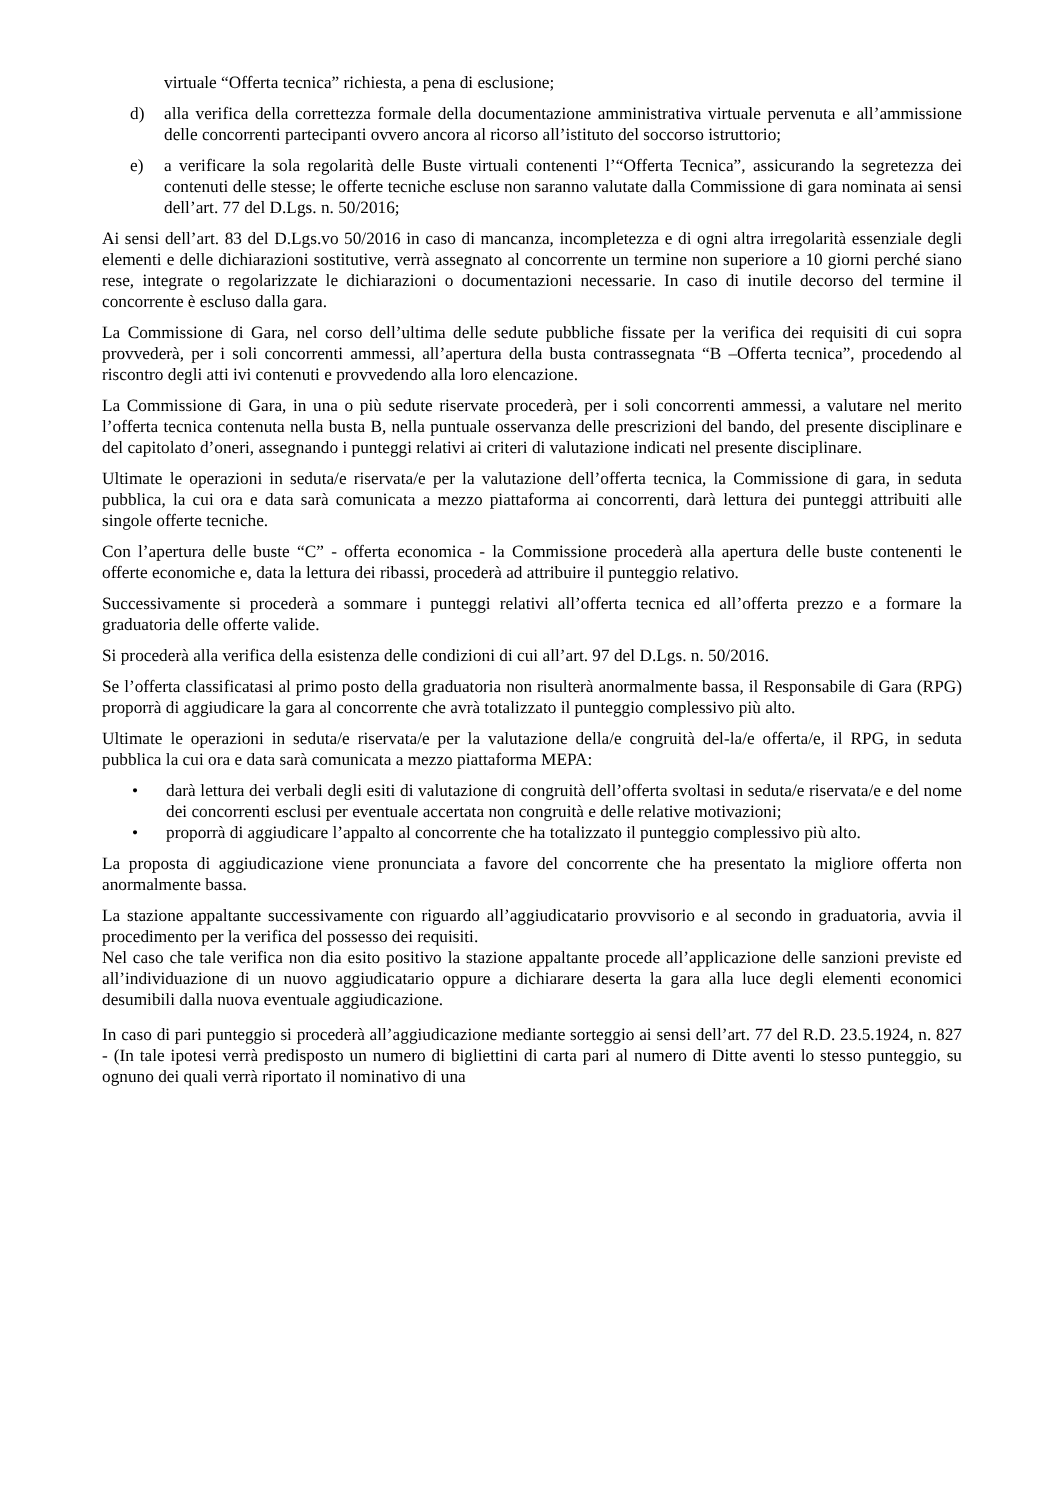virtuale “Offerta tecnica” richiesta, a pena di esclusione;
d) alla verifica della correttezza formale della documentazione amministrativa virtuale pervenuta e all’ammissione delle concorrenti partecipanti ovvero ancora al ricorso all’istituto del soccorso istruttorio;
e) a verificare la sola regolarità delle Buste virtuali contenenti l’“Offerta Tecnica”, assicurando la segretezza dei contenuti delle stesse; le offerte tecniche escluse non saranno valutate dalla Commissione di gara nominata ai sensi dell’art. 77 del D.Lgs. n. 50/2016;
Ai sensi dell’art. 83 del D.Lgs.vo 50/2016 in caso di mancanza, incompletezza e di ogni altra irregolarità essenziale degli elementi e delle dichiarazioni sostitutive, verrà assegnato al concorrente un termine non superiore a 10 giorni perché siano rese, integrate o regolarizzate le dichiarazioni o documentazioni necessarie. In caso di inutile decorso del termine il concorrente è escluso dalla gara.
La Commissione di Gara, nel corso dell’ultima delle sedute pubbliche fissate per la verifica dei requisiti di cui sopra provvederà, per i soli concorrenti ammessi, all’apertura della busta contrassegnata “B –Offerta tecnica”, procedendo al riscontro degli atti ivi contenuti e provvedendo alla loro elencazione.
La Commissione di Gara, in una o più sedute riservate procederà, per i soli concorrenti ammessi, a valutare nel merito l’offerta tecnica contenuta nella busta B, nella puntuale osservanza delle prescrizioni del bando, del presente disciplinare e del capitolato d’oneri, assegnando i punteggi relativi ai criteri di valutazione indicati nel presente disciplinare.
Ultimate le operazioni in seduta/e riservata/e per la valutazione dell’offerta tecnica, la Commissione di gara, in seduta pubblica, la cui ora e data sarà comunicata a mezzo piattaforma ai concorrenti, darà lettura dei punteggi attribuiti alle singole offerte tecniche.
Con l’apertura delle buste “C” - offerta economica - la Commissione procederà alla apertura delle buste contenenti le offerte economiche e, data la lettura dei ribassi, procederà ad attribuire il punteggio relativo.
Successivamente si procederà a sommare i punteggi relativi all’offerta tecnica ed all’offerta prezzo e a formare la graduatoria delle offerte valide.
Si procederà alla verifica della esistenza delle condizioni di cui all’art. 97 del D.Lgs. n. 50/2016.
Se l’offerta classificatasi al primo posto della graduatoria non risulterà anormalmente bassa, il Responsabile di Gara (RPG) proporrà di aggiudicare la gara al concorrente che avrà totalizzato il punteggio complessivo più alto.
Ultimate le operazioni in seduta/e riservata/e per la valutazione della/e congruità del-la/e offerta/e, il RPG, in seduta pubblica la cui ora e data sarà comunicata a mezzo piattaforma MEPA:
• darà lettura dei verbali degli esiti di valutazione di congruità dell’offerta svoltasi in seduta/e riservata/e e del nome dei concorrenti esclusi per eventuale accertata non congruità e delle relative motivazioni;
• proporrà di aggiudicare l’appalto al concorrente che ha totalizzato il punteggio complessivo più alto.
La proposta di aggiudicazione viene pronunciata a favore del concorrente che ha presentato la migliore offerta non anormalmente bassa.
La stazione appaltante successivamente con riguardo all’aggiudicatario provvisorio e al secondo in graduatoria, avvia il procedimento per la verifica del possesso dei requisiti.
Nel caso che tale verifica non dia esito positivo la stazione appaltante procede all’applicazione delle sanzioni previste ed all’individuazione di un nuovo aggiudicatario oppure a dichiarare deserta la gara alla luce degli elementi economici desumibili dalla nuova eventuale aggiudicazione.
In caso di pari punteggio si procederà all’aggiudicazione mediante sorteggio ai sensi dell’art. 77 del R.D. 23.5.1924, n. 827 - (In tale ipotesi verrà predisposto un numero di bigliettini di carta pari al numero di Ditte aventi lo stesso punteggio, su ognuno dei quali verrà riportato il nominativo di una